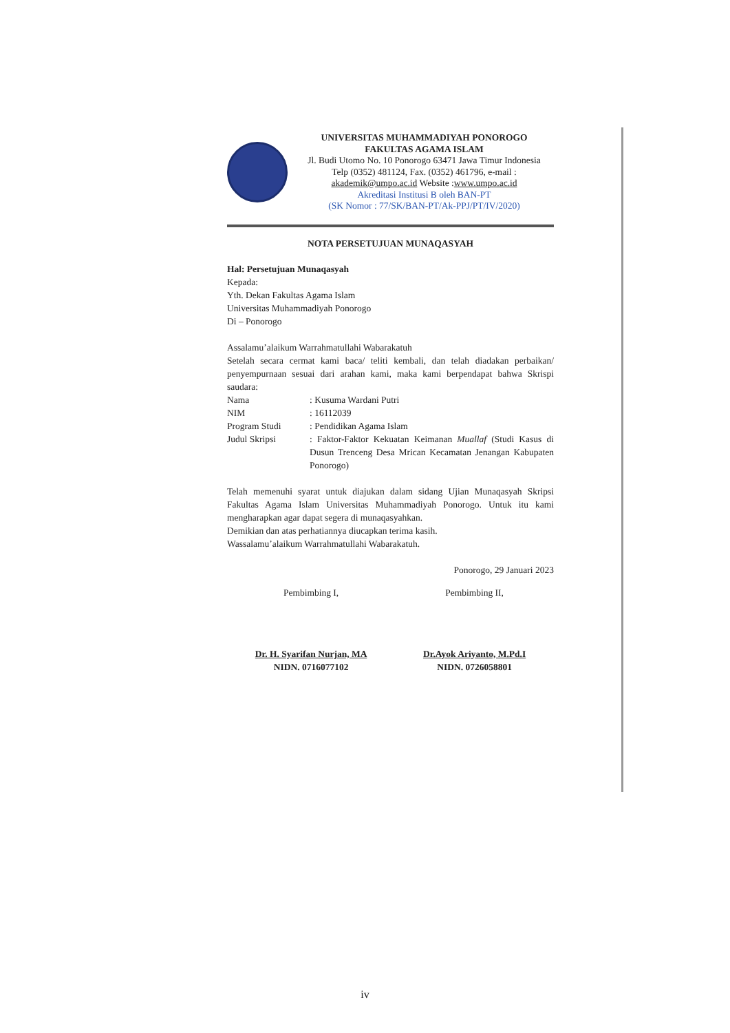UNIVERSITAS MUHAMMADIYAH PONOROGO
FAKULTAS AGAMA ISLAM
Jl. Budi Utomo No. 10 Ponorogo 63471 Jawa Timur Indonesia
Telp (0352) 481124, Fax. (0352) 461796, e-mail :
akademik@umpo.ac.id Website :www.umpo.ac.id
Akreditasi Institusi B oleh BAN-PT
(SK Nomor : 77/SK/BAN-PT/Ak-PPJ/PT/IV/2020)
NOTA PERSETUJUAN MUNAQASYAH
Hal: Persetujuan Munaqasyah
Kepada:
Yth. Dekan Fakultas Agama Islam
Universitas Muhammadiyah Ponorogo
Di – Ponorogo
Assalamu’alaikum Warrahmatullahi Wabarakatuh
Setelah secara cermat kami baca/ teliti kembali, dan telah diadakan perbaikan/ penyempurnaan sesuai dari arahan kami, maka kami berpendapat bahwa Skrispi saudara:
Nama: Kusuma Wardani Putri
NIM: 16112039
Program Studi: Pendidikan Agama Islam
Judul Skripsi: Faktor-Faktor Kekuatan Keimanan Muallaf (Studi Kasus di Dusun Trenceng Desa Mrican Kecamatan Jenangan Kabupaten Ponorogo)
Telah memenuhi syarat untuk diajukan dalam sidang Ujian Munaqasyah Skripsi Fakultas Agama Islam Universitas Muhammadiyah Ponorogo. Untuk itu kami mengharapkan agar dapat segera di munaqasyahkan.
Demikian dan atas perhatiannya diucapkan terima kasih.
Wassalamu’alaikum Warrahmatullahi Wabarakatuh.
Ponorogo, 29 Januari 2023
Pembimbing I,
Dr. H. Syarifan Nurjan, MA
NIDN. 0716077102
Pembimbing II,
Dr.Ayok Ariyanto, M.Pd.I
NIDN. 0726058801
iv